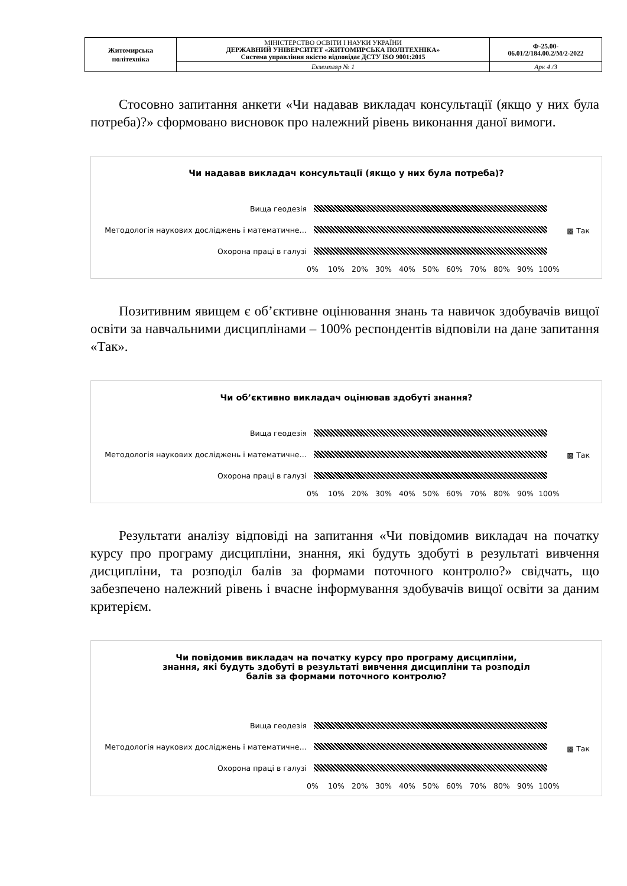| Житомирська політехніка | МІНІСТЕРСТВО ОСВІТИ І НАУКИ УКРАЇНИ ДЕРЖАВНИЙ УНІВЕРСИТЕТ «ЖИТОМИРСЬКА ПОЛІТЕХНІКА» Система управління якістю відповідає ДСТУ ISO 9001:2015 | Ф-25.00- 06.01/2/184.00.2/М/2-2022 |
| | Екземпляр № 1 | Арк 4 /3 |
Стосовно запитання анкети «Чи надавав викладач консультації (якщо у них була потреба)?» сформовано висновок про належний рівень виконання даної вимоги.
Чи надавав викладач консультації (якщо у них була потреба)?
Вища геодезія
Методологія наукових досліджень і математичне…
Охорона праці в галузі
▩ Так
0% 10% 20% 30% 40% 50% 60% 70% 80% 90% 100%
Позитивним явищем є об’єктивне оцінювання знань та навичок здобувачів вищої освіти за навчальними дисциплінами – 100% респондентів відповіли на дане запитання «Так».
Чи об’єктивно викладач оцінював здобуті знання?
Вища геодезія
Методологія наукових досліджень і математичне…
Охорона праці в галузі
▩ Так
0% 10% 20% 30% 40% 50% 60% 70% 80% 90% 100%
Результати аналізу відповіді на запитання «Чи повідомив викладач на початку курсу про програму дисципліни, знання, які будуть здобуті в результаті вивчення дисципліни, та розподіл балів за формами поточного контролю?» свідчать, що забезпечено належний рівень і вчасне інформування здобувачів вищої освіти за даним критерієм.
Чи повідомив викладач на початку курсу про програму дисципліни,
знання, які будуть здобуті в результаті вивчення дисципліни та розподіл
балів за формами поточного контролю?
Вища геодезія
Методологія наукових досліджень і математичне…
Охорона праці в галузі
▩ Так
0% 10% 20% 30% 40% 50% 60% 70% 80% 90% 100%